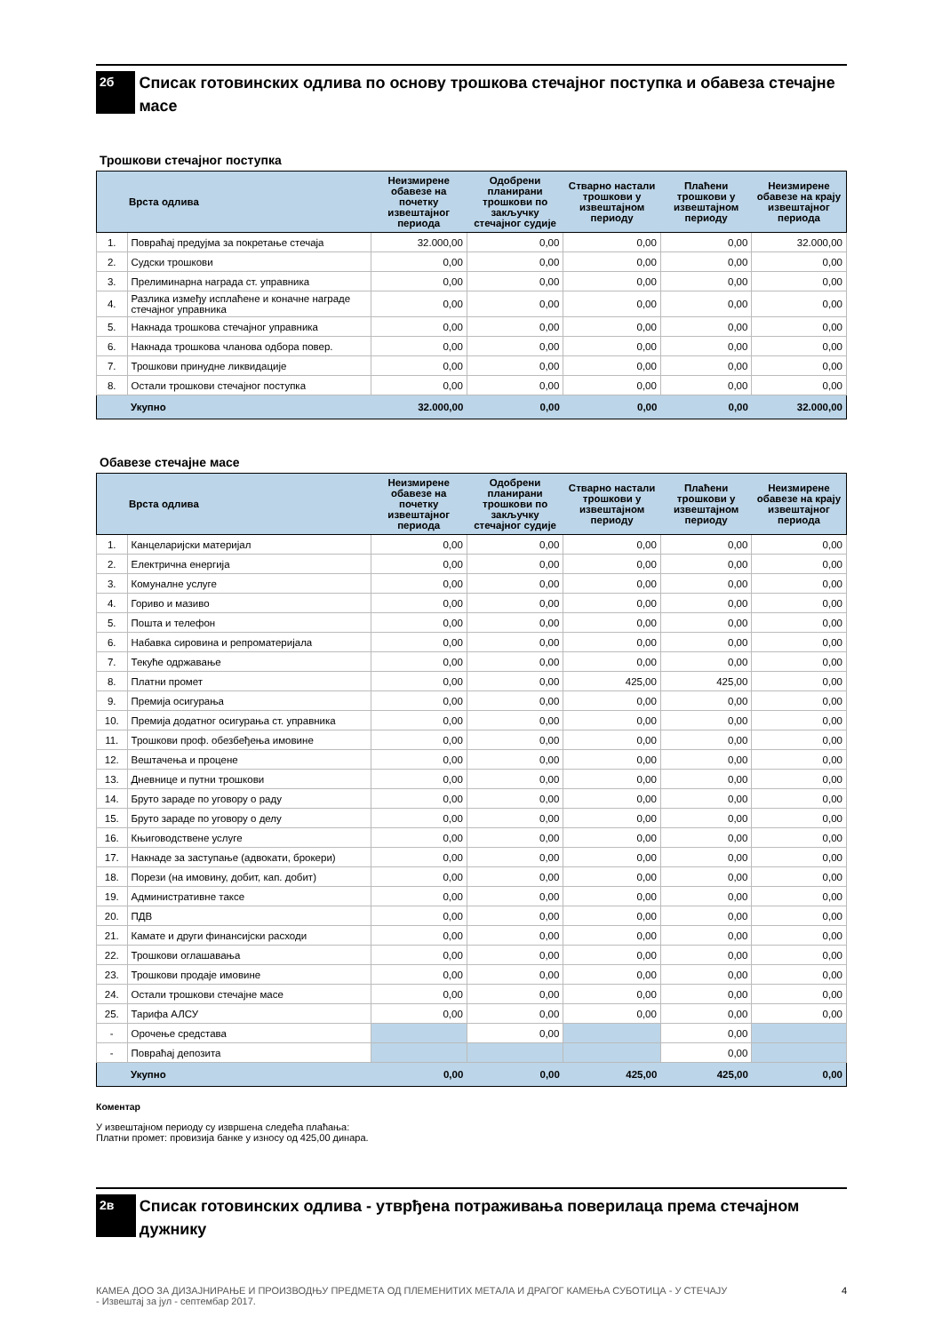2б
Списак готовинских одлива по основу трошкова стечајног поступка и обавеза стечајне масе
Трошкови стечајног поступка
| | Врста одлива | Неизмирене обавезе на почетку извештајног периода | Одобрени планирани трошкови по закључку стечајног судије | Стварно настали трошкови у извештајном периоду | Плаћени трошкови у извештајном периоду | Неизмирене обавезе на крају извештајног периода |
| --- | --- | --- | --- | --- | --- | --- |
| 1. | Повраћај предујма за покретање стечаја | 32.000,00 | 0,00 | 0,00 | 0,00 | 32.000,00 |
| 2. | Судски трошкови | 0,00 | 0,00 | 0,00 | 0,00 | 0,00 |
| 3. | Прелиминарна награда ст. управника | 0,00 | 0,00 | 0,00 | 0,00 | 0,00 |
| 4. | Разлика између исплаћене и коначне награде стечајног управника | 0,00 | 0,00 | 0,00 | 0,00 | 0,00 |
| 5. | Накнада трошкова стечајног управника | 0,00 | 0,00 | 0,00 | 0,00 | 0,00 |
| 6. | Накнада трошкова чланова одбора повер. | 0,00 | 0,00 | 0,00 | 0,00 | 0,00 |
| 7. | Трошкови принудне ликвидације | 0,00 | 0,00 | 0,00 | 0,00 | 0,00 |
| 8. | Остали трошкови стечајног поступка | 0,00 | 0,00 | 0,00 | 0,00 | 0,00 |
| | Укупно | 32.000,00 | 0,00 | 0,00 | 0,00 | 32.000,00 |
Обавезе стечајне масе
| | Врста одлива | Неизмирене обавезе на почетку извештајног периода | Одобрени планирани трошкови по закључку стечајног судије | Стварно настали трошкови у извештајном периоду | Плаћени трошкови у извештајном периоду | Неизмирене обавезе на крају извештајног периода |
| --- | --- | --- | --- | --- | --- | --- |
| 1. | Канцеларијски материјал | 0,00 | 0,00 | 0,00 | 0,00 | 0,00 |
| 2. | Електрична енергија | 0,00 | 0,00 | 0,00 | 0,00 | 0,00 |
| 3. | Комуналне услуге | 0,00 | 0,00 | 0,00 | 0,00 | 0,00 |
| 4. | Гориво и мазиво | 0,00 | 0,00 | 0,00 | 0,00 | 0,00 |
| 5. | Пошта и телефон | 0,00 | 0,00 | 0,00 | 0,00 | 0,00 |
| 6. | Набавка сировина и репроматеријала | 0,00 | 0,00 | 0,00 | 0,00 | 0,00 |
| 7. | Текуће одржавање | 0,00 | 0,00 | 0,00 | 0,00 | 0,00 |
| 8. | Платни промет | 0,00 | 0,00 | 425,00 | 425,00 | 0,00 |
| 9. | Премија осигурања | 0,00 | 0,00 | 0,00 | 0,00 | 0,00 |
| 10. | Премија додатног осигурања ст. управника | 0,00 | 0,00 | 0,00 | 0,00 | 0,00 |
| 11. | Трошкови проф. обезбеђења имовине | 0,00 | 0,00 | 0,00 | 0,00 | 0,00 |
| 12. | Вештачења и процене | 0,00 | 0,00 | 0,00 | 0,00 | 0,00 |
| 13. | Дневнице и путни трошкови | 0,00 | 0,00 | 0,00 | 0,00 | 0,00 |
| 14. | Бруто зараде по уговору о раду | 0,00 | 0,00 | 0,00 | 0,00 | 0,00 |
| 15. | Бруто зараде по уговору о делу | 0,00 | 0,00 | 0,00 | 0,00 | 0,00 |
| 16. | Књиговодствене услуге | 0,00 | 0,00 | 0,00 | 0,00 | 0,00 |
| 17. | Накнаде за заступање (адвокати, брокери) | 0,00 | 0,00 | 0,00 | 0,00 | 0,00 |
| 18. | Порези (на имовину, добит, кап. добит) | 0,00 | 0,00 | 0,00 | 0,00 | 0,00 |
| 19. | Административне таксе | 0,00 | 0,00 | 0,00 | 0,00 | 0,00 |
| 20. | ПДВ | 0,00 | 0,00 | 0,00 | 0,00 | 0,00 |
| 21. | Камате и други финансијски расходи | 0,00 | 0,00 | 0,00 | 0,00 | 0,00 |
| 22. | Трошкови оглашавања | 0,00 | 0,00 | 0,00 | 0,00 | 0,00 |
| 23. | Трошкови продаје имовине | 0,00 | 0,00 | 0,00 | 0,00 | 0,00 |
| 24. | Остали трошкови стечајне масе | 0,00 | 0,00 | 0,00 | 0,00 | 0,00 |
| 25. | Тарифа АЛСУ | 0,00 | 0,00 | 0,00 | 0,00 | 0,00 |
| - | Орочење средстава | | 0,00 | | 0,00 | |
| - | Повраћај депозита | | | | 0,00 | |
| | Укупно | 0,00 | 0,00 | 425,00 | 425,00 | 0,00 |
Коментар
У извештајном периоду су извршена следећа плаћања:
Платни промет: провизија банке у износу од 425,00 динара.
2в
Списак готовинских одлива - утврђена потраживања поверилаца према стечајном дужнику
КАМЕА ДОО ЗА ДИЗАЈНИРАЊЕ И ПРОИЗВОДЊУ ПРЕДМЕТА ОД ПЛЕМЕНИТИХ МЕТАЛА И ДРАГОГ КАМЕЊА СУБОТИЦА - У СТЕЧАЈУ
- Извештај за јул - септембар 2017. 4